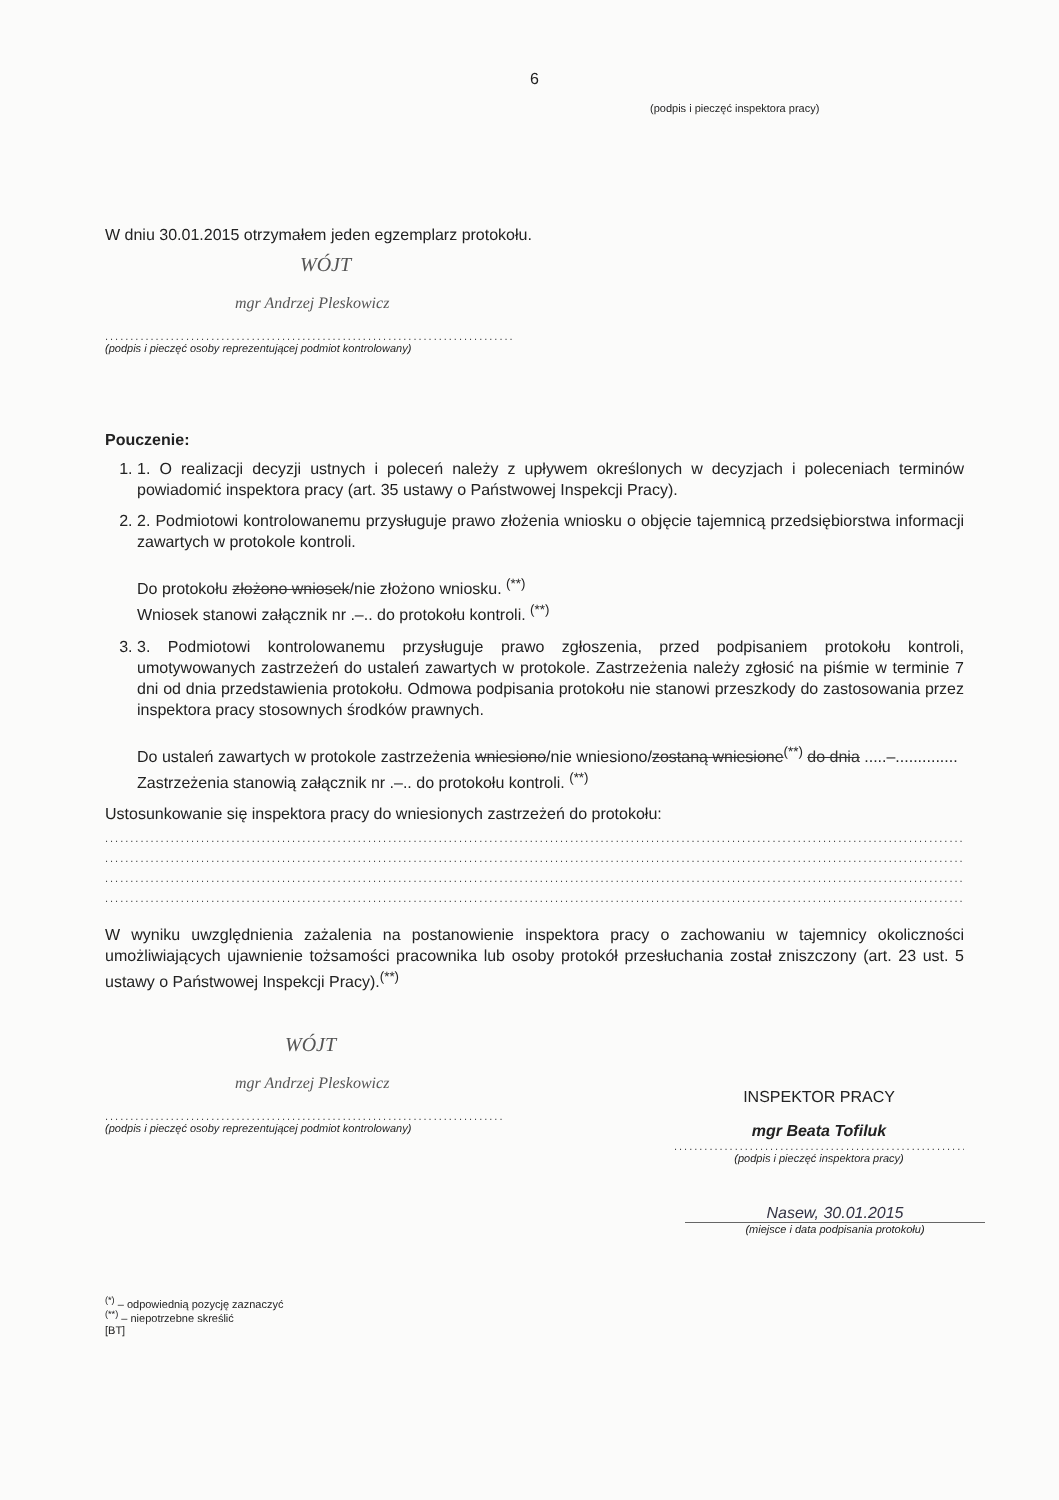6
(podpis i pieczęć inspektora pracy)
W dniu 30.01.2015 otrzymałem jeden egzemplarz protokołu.
WÓJT
mgr Andrzej Pleskowicz
..........................................................................................
(podpis i pieczęć osoby reprezentującej podmiot kontrolowany)
Pouczenie:
1. 1. O realizacji decyzji ustnych i poleceń należy z upływem określonych w decyzjach i poleceniach terminów powiadomić inspektora pracy (art. 35 ustawy o Państwowej Inspekcji Pracy).
2. 2. Podmiotowi kontrolowanemu przysługuje prawo złożenia wniosku o objęcie tajemnicą przedsiębiorstwa informacji zawartych w protokole kontroli.
Do protokołu złożono wniosek/nie złożono wniosku. <sup>(**)</sup>
Wniosek stanowi załącznik nr .–.. do protokołu kontroli. <sup>(**)</sup>
3. 3. Podmiotowi kontrolowanemu przysługuje prawo zgłoszenia, przed podpisaniem protokołu kontroli, umotywowanych zastrzeżeń do ustaleń zawartych w protokole. Zastrzeżenia należy zgłosić na piśmie w terminie 7 dni od dnia przedstawienia protokołu. Odmowa podpisania protokołu nie stanowi przeszkody do zastosowania przez inspektora pracy stosownych środków prawnych.
Do ustaleń zawartych w protokole zastrzeżenia wniesiono/nie wniesiono/zostaną wniesione<sup>(**)</sup> do dnia .....–..............
Zastrzeżenia stanowią załącznik nr .–.. do protokołu kontroli. <sup>(**)</sup>
Ustosunkowanie się inspektora pracy do wniesionych zastrzeżeń do protokołu:
..........................................................................................................................................................................................
..........................................................................................................................................................................................
..........................................................................................................................................................................................
..........................................................................................................................................................................................
W wyniku uwzględnienia zażalenia na postanowienie inspektora pracy o zachowaniu w tajemnicy okoliczności umożliwiających ujawnienie tożsamości pracownika lub osoby protokół przesłuchania został zniszczony (art. 23 ust. 5 ustawy o Państwowej Inspekcji Pracy).<sup>(**)</sup>
WÓJT
mgr Andrzej Pleskowicz
......................................................................................
(podpis i pieczęć osoby reprezentującej podmiot kontrolowany)
INSPEKTOR PRACY
mgr Beata Tofiluk
..........................................................
(podpis i pieczęć inspektora pracy)
Nasew, 30.01.2015
(miejsce i data podpisania protokołu)
<sup>(*)</sup> – odpowiednią pozycję zaznaczyć
<sup>(**)</sup> – niepotrzebne skreślić
[BT]